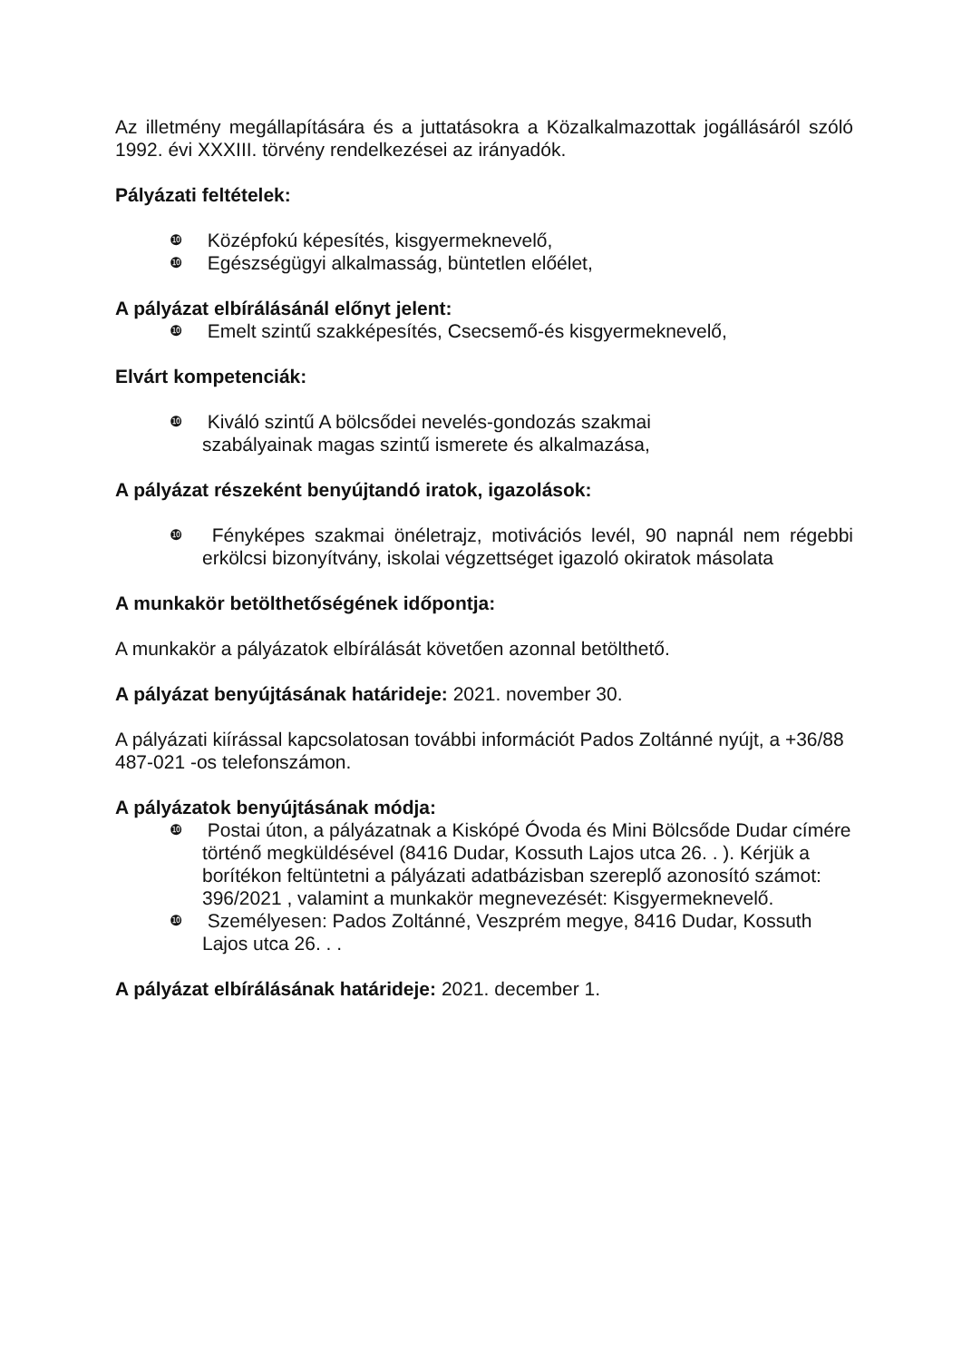Az illetmény megállapítására és a juttatásokra a Közalkalmazottak jogállásáról szóló 1992. évi XXXIII. törvény rendelkezései az irányadók.
Pályázati feltételek:
❿ Középfokú képesítés, kisgyermeknevelő,
❿ Egészségügyi alkalmasság, büntetlen előélet,
A pályázat elbírálásánál előnyt jelent:
❿ Emelt szintű szakképesítés, Csecsemő-és kisgyermeknevelő,
Elvárt kompetenciák:
❿ Kiváló szintű A bölcsődei nevelés-gondozás szakmai
szabályainak magas szintű ismerete és alkalmazása,
A pályázat részeként benyújtandó iratok, igazolások:
❿ Fényképes szakmai önéletrajz, motivációs levél, 90 napnál nem régebbi erkölcsi bizonyítvány, iskolai végzettséget igazoló okiratok másolata
A munkakör betölthetőségének időpontja:
A munkakör a pályázatok elbírálását követően azonnal betölthető.
A pályázat benyújtásának határideje: 2021. november 30.
A pályázati kiírással kapcsolatosan további információt Pados Zoltánné nyújt, a +36/88 487-021 -os telefonszámon.
A pályázatok benyújtásának módja:
❿ Postai úton, a pályázatnak a Kiskópé Óvoda és Mini Bölcsőde Dudar címére történő megküldésével (8416 Dudar, Kossuth Lajos utca 26. . ). Kérjük a borítékon feltüntetni a pályázati adatbázisban szereplő azonosító számot: 396/2021 , valamint a munkakör megnevezését: Kisgyermeknevelő.
❿ Személyesen: Pados Zoltánné, Veszprém megye, 8416 Dudar, Kossuth Lajos utca 26. . .
A pályázat elbírálásának határideje: 2021. december 1.